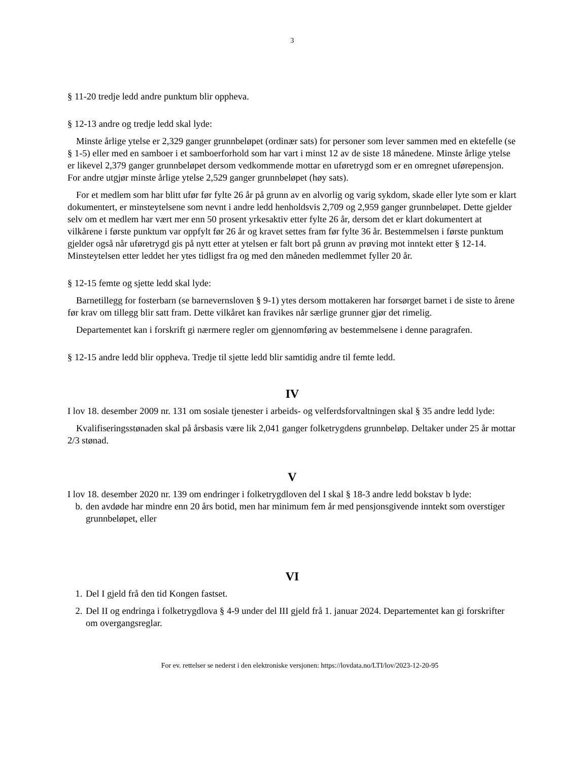3
§ 11-20 tredje ledd andre punktum blir oppheva.
§ 12-13 andre og tredje ledd skal lyde:
Minste årlige ytelse er 2,329 ganger grunnbeløpet (ordinær sats) for personer som lever sammen med en ektefelle (se § 1-5) eller med en samboer i et samboerforhold som har vart i minst 12 av de siste 18 månedene. Minste årlige ytelse er likevel 2,379 ganger grunnbeløpet dersom vedkommende mottar en uføretrygd som er en omregnet uførepensjon. For andre utgjør minste årlige ytelse 2,529 ganger grunnbeløpet (høy sats).
For et medlem som har blitt ufør før fylte 26 år på grunn av en alvorlig og varig sykdom, skade eller lyte som er klart dokumentert, er minsteytelsene som nevnt i andre ledd henholdsvis 2,709 og 2,959 ganger grunnbeløpet. Dette gjelder selv om et medlem har vært mer enn 50 prosent yrkesaktiv etter fylte 26 år, dersom det er klart dokumentert at vilkårene i første punktum var oppfylt før 26 år og kravet settes fram før fylte 36 år. Bestemmelsen i første punktum gjelder også når uføretrygd gis på nytt etter at ytelsen er falt bort på grunn av prøving mot inntekt etter § 12-14. Minsteytelsen etter leddet her ytes tidligst fra og med den måneden medlemmet fyller 20 år.
§ 12-15 femte og sjette ledd skal lyde:
Barnetillegg for fosterbarn (se barnevernsloven § 9-1) ytes dersom mottakeren har forsørget barnet i de siste to årene før krav om tillegg blir satt fram. Dette vilkåret kan fravikes når særlige grunner gjør det rimelig.
Departementet kan i forskrift gi nærmere regler om gjennomføring av bestemmelsene i denne paragrafen.
§ 12-15 andre ledd blir oppheva. Tredje til sjette ledd blir samtidig andre til femte ledd.
IV
I lov 18. desember 2009 nr. 131 om sosiale tjenester i arbeids- og velferdsforvaltningen skal § 35 andre ledd lyde:
Kvalifiseringsstønaden skal på årsbasis være lik 2,041 ganger folketrygdens grunnbeløp. Deltaker under 25 år mottar 2/3 stønad.
V
I lov 18. desember 2020 nr. 139 om endringer i folketrygdloven del I skal § 18-3 andre ledd bokstav b lyde:
b. den avdøde har mindre enn 20 års botid, men har minimum fem år med pensjonsgivende inntekt som overstiger grunnbeløpet, eller
VI
1. Del I gjeld frå den tid Kongen fastset.
2. Del II og endringa i folketrygdlova § 4-9 under del III gjeld frå 1. januar 2024. Departementet kan gi forskrifter om overgangsreglar.
For ev. rettelser se nederst i den elektroniske versjonen: https://lovdata.no/LTI/lov/2023-12-20-95